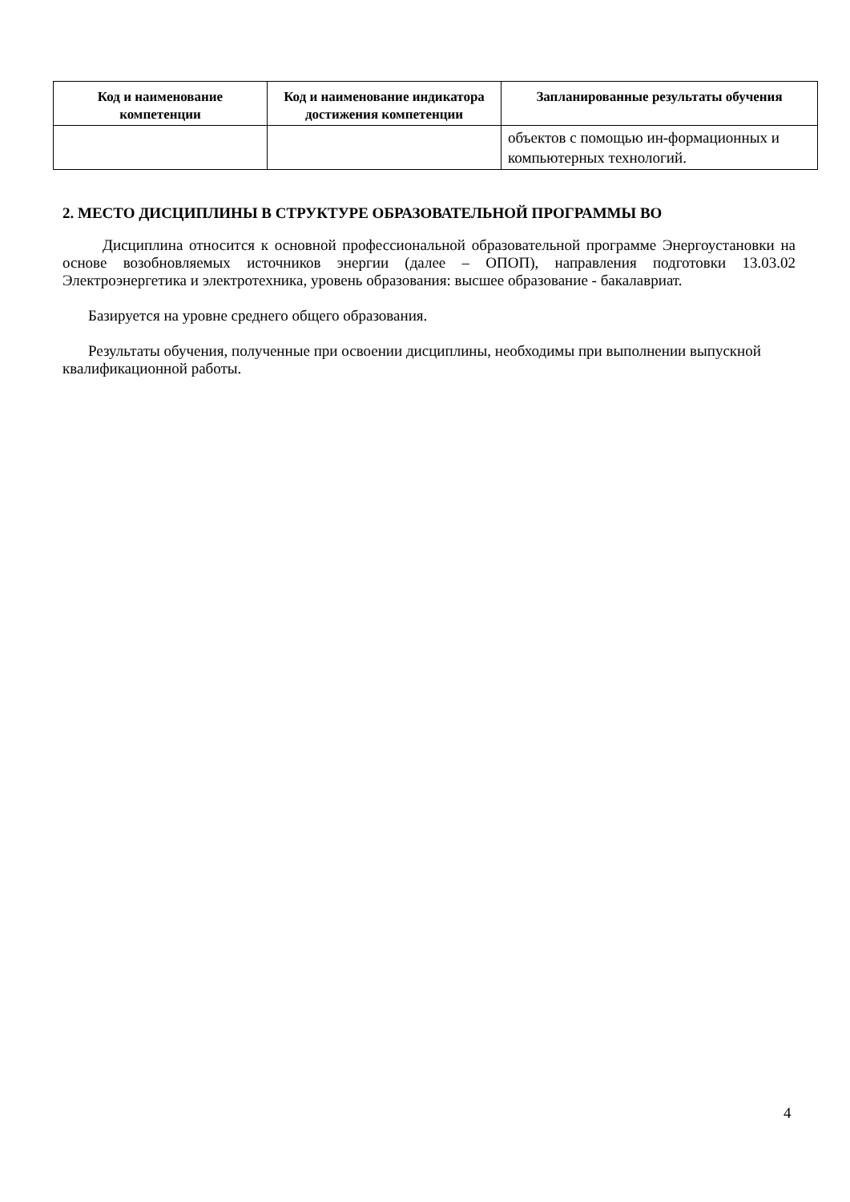| Код и наименование компетенции | Код и наименование индикатора достижения компетенции | Запланированные результаты обучения |
| --- | --- | --- |
| | | объектов с помощью ин-формационных и компьютерных технологий. |
2. МЕСТО ДИСЦИПЛИНЫ В СТРУКТУРЕ ОБРАЗОВАТЕЛЬНОЙ ПРОГРАММЫ ВО
Дисциплина относится к основной профессиональной образовательной программе Энергоустановки на основе возобновляемых источников энергии (далее – ОПОП), направления подготовки 13.03.02 Электроэнергетика и электротехника, уровень образования: высшее образование - бакалавриат.
Базируется на уровне среднего общего образования.
Результаты обучения, полученные при освоении дисциплины, необходимы при выполнении выпускной квалификационной работы.
4